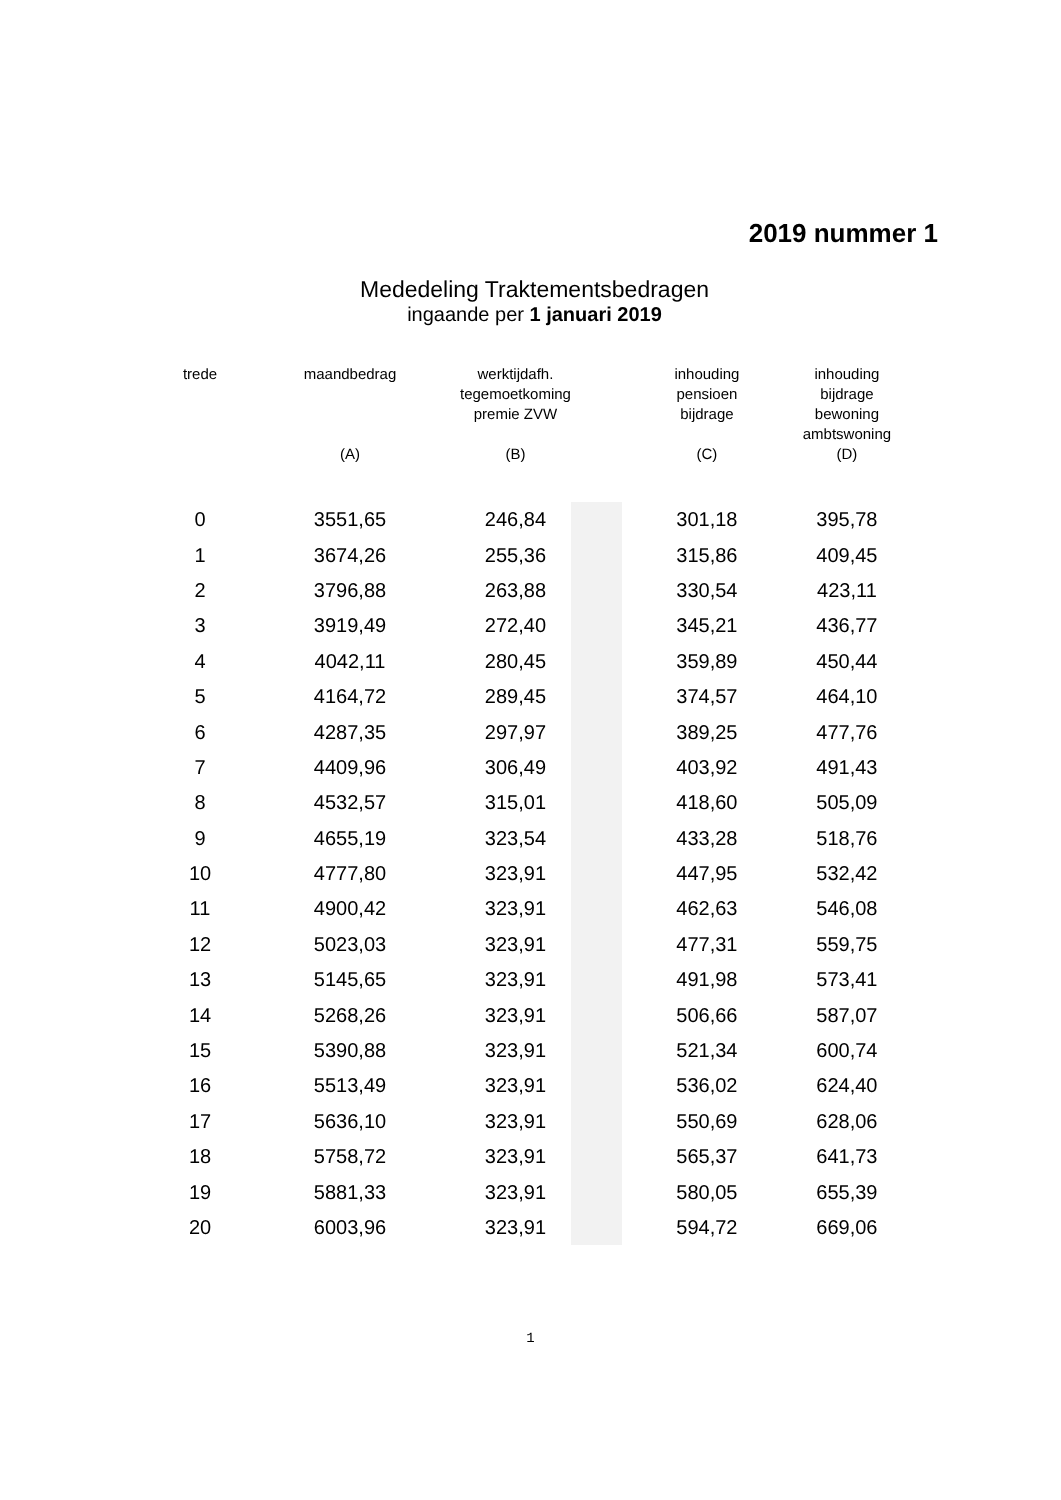2019 nummer 1
Mededeling Traktementsbedragen
ingaande per 1 januari 2019
| trede | maandbedrag (A) | werktijdafh. tegemoetkoming premie ZVW (B) | | inhouding pensioen bijdrage (C) | inhouding bijdrage bewoning ambtswoning (D) |
| --- | --- | --- | --- | --- | --- |
| 0 | 3551,65 | 246,84 | | 301,18 | 395,78 |
| 1 | 3674,26 | 255,36 | | 315,86 | 409,45 |
| 2 | 3796,88 | 263,88 | | 330,54 | 423,11 |
| 3 | 3919,49 | 272,40 | | 345,21 | 436,77 |
| 4 | 4042,11 | 280,45 | | 359,89 | 450,44 |
| 5 | 4164,72 | 289,45 | | 374,57 | 464,10 |
| 6 | 4287,35 | 297,97 | | 389,25 | 477,76 |
| 7 | 4409,96 | 306,49 | | 403,92 | 491,43 |
| 8 | 4532,57 | 315,01 | | 418,60 | 505,09 |
| 9 | 4655,19 | 323,54 | | 433,28 | 518,76 |
| 10 | 4777,80 | 323,91 | | 447,95 | 532,42 |
| 11 | 4900,42 | 323,91 | | 462,63 | 546,08 |
| 12 | 5023,03 | 323,91 | | 477,31 | 559,75 |
| 13 | 5145,65 | 323,91 | | 491,98 | 573,41 |
| 14 | 5268,26 | 323,91 | | 506,66 | 587,07 |
| 15 | 5390,88 | 323,91 | | 521,34 | 600,74 |
| 16 | 5513,49 | 323,91 | | 536,02 | 624,40 |
| 17 | 5636,10 | 323,91 | | 550,69 | 628,06 |
| 18 | 5758,72 | 323,91 | | 565,37 | 641,73 |
| 19 | 5881,33 | 323,91 | | 580,05 | 655,39 |
| 20 | 6003,96 | 323,91 | | 594,72 | 669,06 |
1